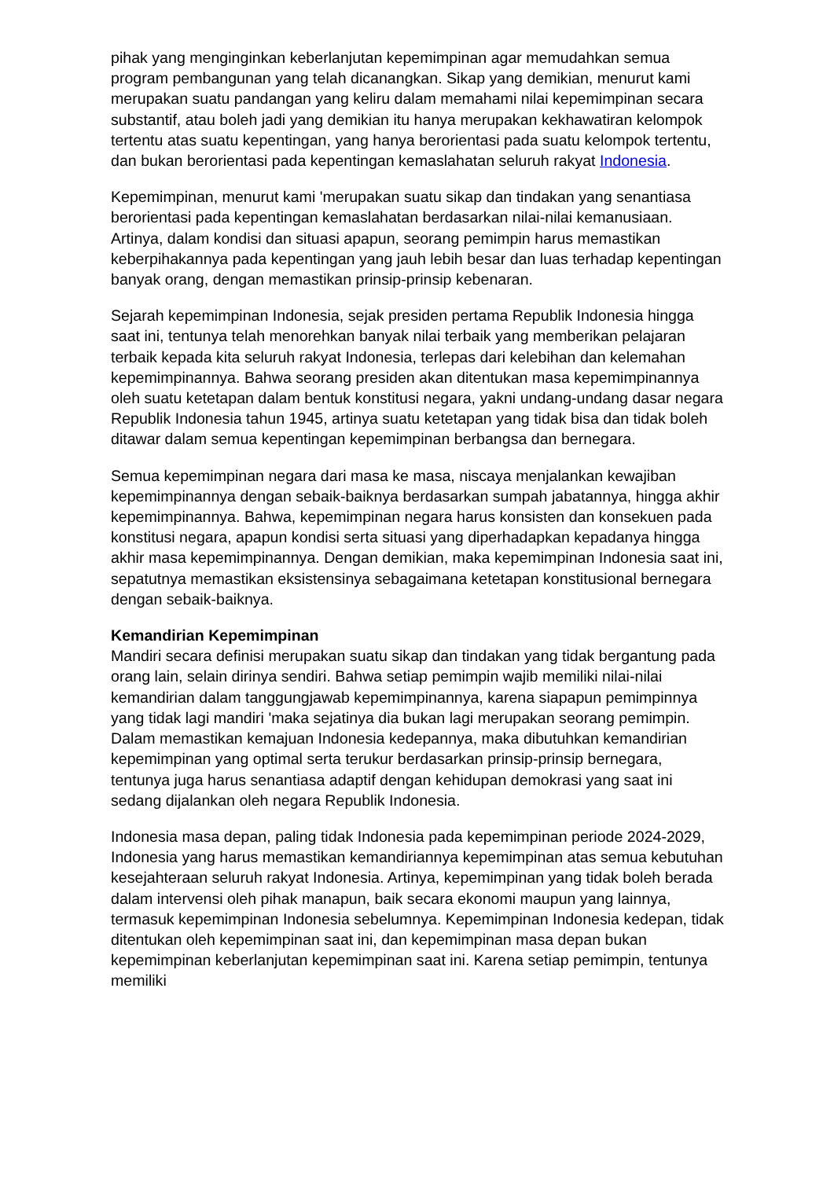pihak yang menginginkan keberlanjutan kepemimpinan agar memudahkan semua program pembangunan yang telah dicanangkan. Sikap yang demikian, menurut kami merupakan suatu pandangan yang keliru dalam memahami nilai kepemimpinan secara substantif, atau boleh jadi yang demikian itu hanya merupakan kekhawatiran kelompok tertentu atas suatu kepentingan, yang hanya berorientasi pada suatu kelompok tertentu, dan bukan berorientasi pada kepentingan kemaslahatan seluruh rakyat Indonesia.
Kepemimpinan, menurut kami 'merupakan suatu sikap dan tindakan yang senantiasa berorientasi pada kepentingan kemaslahatan berdasarkan nilai-nilai kemanusiaan. Artinya, dalam kondisi dan situasi apapun, seorang pemimpin harus memastikan keberpihakannya pada kepentingan yang jauh lebih besar dan luas terhadap kepentingan banyak orang, dengan memastikan prinsip-prinsip kebenaran.
Sejarah kepemimpinan Indonesia, sejak presiden pertama Republik Indonesia hingga saat ini, tentunya telah menorehkan banyak nilai terbaik yang memberikan pelajaran terbaik kepada kita seluruh rakyat Indonesia, terlepas dari kelebihan dan kelemahan kepemimpinannya. Bahwa seorang presiden akan ditentukan masa kepemimpinannya oleh suatu ketetapan dalam bentuk konstitusi negara, yakni undang-undang dasar negara Republik Indonesia tahun 1945, artinya suatu ketetapan yang tidak bisa dan tidak boleh ditawar dalam semua kepentingan kepemimpinan berbangsa dan bernegara.
Semua kepemimpinan negara dari masa ke masa, niscaya menjalankan kewajiban kepemimpinannya dengan sebaik-baiknya berdasarkan sumpah jabatannya, hingga akhir kepemimpinannya. Bahwa, kepemimpinan negara harus konsisten dan konsekuen pada konstitusi negara, apapun kondisi serta situasi yang diperhadapkan kepadanya hingga akhir masa kepemimpinannya. Dengan demikian, maka kepemimpinan Indonesia saat ini, sepatutnya memastikan eksistensinya sebagaimana ketetapan konstitusional bernegara dengan sebaik-baiknya.
Kemandirian Kepemimpinan
Mandiri secara definisi merupakan suatu sikap dan tindakan yang tidak bergantung pada orang lain, selain dirinya sendiri. Bahwa setiap pemimpin wajib memiliki nilai-nilai kemandirian dalam tanggungjawab kepemimpinannya, karena siapapun pemimpinnya yang tidak lagi mandiri 'maka sejatinya dia bukan lagi merupakan seorang pemimpin. Dalam memastikan kemajuan Indonesia kedepannya, maka dibutuhkan kemandirian kepemimpinan yang optimal serta terukur berdasarkan prinsip-prinsip bernegara, tentunya juga harus senantiasa adaptif dengan kehidupan demokrasi yang saat ini sedang dijalankan oleh negara Republik Indonesia.
Indonesia masa depan, paling tidak Indonesia pada kepemimpinan periode 2024-2029, Indonesia yang harus memastikan kemandiriannya kepemimpinan atas semua kebutuhan kesejahteraan seluruh rakyat Indonesia. Artinya, kepemimpinan yang tidak boleh berada dalam intervensi oleh pihak manapun, baik secara ekonomi maupun yang lainnya, termasuk kepemimpinan Indonesia sebelumnya. Kepemimpinan Indonesia kedepan, tidak ditentukan oleh kepemimpinan saat ini, dan kepemimpinan masa depan bukan kepemimpinan keberlanjutan kepemimpinan saat ini. Karena setiap pemimpin, tentunya memiliki